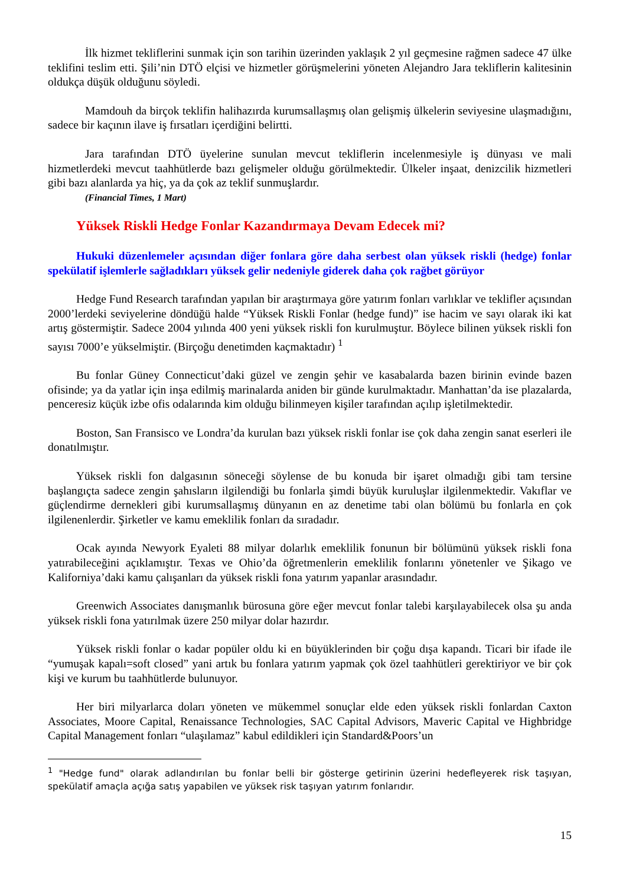İlk hizmet tekliflerini sunmak için son tarihin üzerinden yaklaşık 2 yıl geçmesine rağmen sadece 47 ülke teklifini teslim etti. Şili’nin DTÖ elçisi ve hizmetler görüşmelerini yöneten Alejandro Jara tekliflerin kalitesinin oldukça düşük olduğunu söyledi.
Mamdouh da birçok teklifin halihazırda kurumsallaşmış olan gelişmiş ülkelerin seviyesine ulaşmadığını, sadece bir kaçının ilave iş fırsatları içerdiğini belirtti.
Jara tarafından DTÖ üyelerine sunulan mevcut tekliflerin incelenmesiyle iş dünyası ve mali hizmetlerdeki mevcut taahhütlerde bazı gelişmeler olduğu görülmektedir. Ülkeler inşaat, denizcilik hizmetleri gibi bazı alanlarda ya hiç, ya da çok az teklif sunmuşlardır.
(Financial Times, 1 Mart)
Yüksek Riskli Hedge Fonlar Kazandırmaya Devam Edecek mi?
Hukuki düzenlemeler açısından diğer fonlara göre daha serbest olan yüksek riskli (hedge) fonlar spekülatif işlemlerle sağladıkları yüksek gelir nedeniyle giderek daha çok rağbet görüyor
Hedge Fund Research tarafından yapılan bir araştırmaya göre yatırım fonları varlıklar ve teklifler açısından 2000’lerdeki seviyelerine döndüğü halde “Yüksek Riskli Fonlar (hedge fund)” ise hacim ve sayı olarak iki kat artış göstermiştir. Sadece 2004 yılında 400 yeni yüksek riskli fon kurulmuştur. Böylece bilinen yüksek riskli fon sayısı 7000’e yükselmiştir. (Birçoğu denetimden kaçmaktadır) <sup>1</sup>
Bu fonlar Güney Connecticut’daki güzel ve zengin şehir ve kasabalarda bazen birinin evinde bazen ofisinde; ya da yatlar için inşa edilmiş marinalarda aniden bir günde kurulmaktadır. Manhattan’da ise plazalarda, penceresiz küçük izbe ofis odalarında kim olduğu bilinmeyen kişiler tarafından açılıp işletilmektedir.
Boston, San Fransisco ve Londra’da kurulan bazı yüksek riskli fonlar ise çok daha zengin sanat eserleri ile donatılmıştır.
Yüksek riskli fon dalgasının söneceği söylense de bu konuda bir işaret olmadığı gibi tam tersine başlangıçta sadece zengin şahısların ilgilendiği bu fonlarla şimdi büyük kuruluşlar ilgilenmektedir. Vakıflar ve güçlendirme dernekleri gibi kurumsallaşmış dünyanın en az denetime tabi olan bölümü bu fonlarla en çok ilgilenenlerdir. Şirketler ve kamu emeklilik fonları da sıradadır.
Ocak ayında Newyork Eyaleti 88 milyar dolarlık emeklilik fonunun bir bölümünü yüksek riskli fona yatırabileceğini açıklamıştır. Texas ve Ohio’da öğretmenlerin emeklilik fonlarını yönetenler ve Şikago ve Kaliforniya’daki kamu çalışanları da yüksek riskli fona yatırım yapanlar arasındadır.
Greenwich Associates danışmanlık bürosuna göre eğer mevcut fonlar talebi karşılayabilecek olsa şu anda yüksek riskli fona yatırılmak üzere 250 milyar dolar hazırdır.
Yüksek riskli fonlar o kadar popüler oldu ki en büyüklerinden bir çoğu dışa kapandı. Ticari bir ifade ile “yumuşak kapalı=soft closed” yani artık bu fonlara yatırım yapmak çok özel taahhütleri gerektiriyor ve bir çok kişi ve kurum bu taahhütlerde bulunuyor.
Her biri milyarlarca doları yöneten ve mükemmel sonuçlar elde eden yüksek riskli fonlardan Caxton Associates, Moore Capital, Renaissance Technologies, SAC Capital Advisors, Maveric Capital ve Highbridge Capital Management fonları “ulaşılamaz” kabul edildikleri için Standard&Poors’un
<sup>1</sup> "Hedge fund" olarak adlandırılan bu fonlar belli bir gösterge getirinin üzerini hedefleyerek risk taşıyan, spekülatif amaçla açığa satış yapabilen ve yüksek risk taşıyan yatırım fonlarıdır.
15